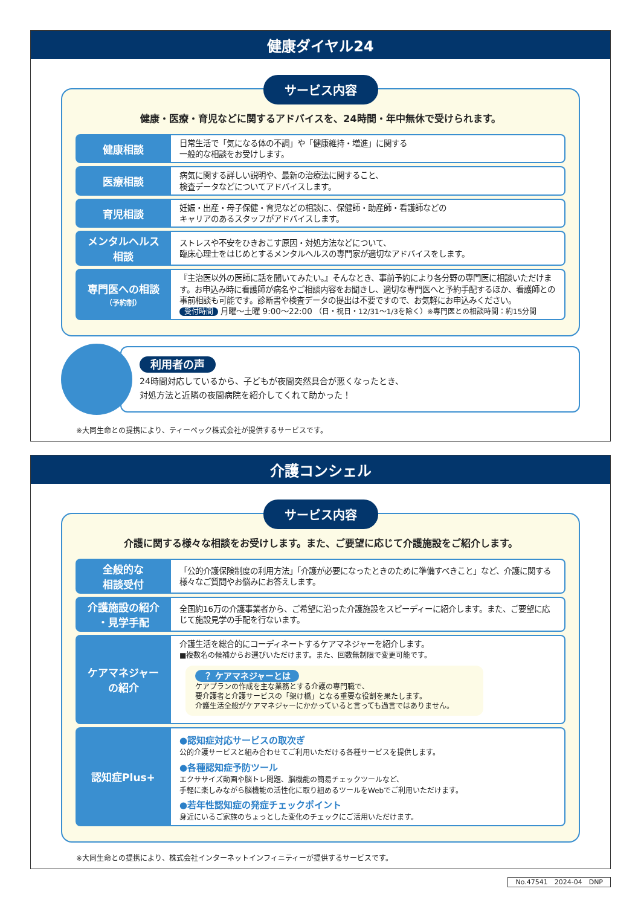健康ダイヤル24
サービス内容
健康・医療・育児などに関するアドバイスを、24時間・年中無休で受けられます。
| 健康相談 | 日常生活で「気になる体の不調」や「健康維持・増進」に関する 一般的な相談をお受けします。 |
| 医療相談 | 病気に関する詳しい説明や、最新の治療法に関すること、 検査データなどについてアドバイスします。 |
| 育児相談 | 妊娠・出産・母子保健・育児などの相談に、保健師・助産師・看護師などの キャリアのあるスタッフがアドバイスします。 |
| メンタルヘルス 相談 | ストレスや不安をひきおこす原因・対処方法などについて、 臨床心理士をはじめとするメンタルヘルスの専門家が適切なアドバイスをします。 |
| 専門医への相談 （予約制） | 『主治医以外の医師に話を聞いてみたい。』そんなとき、事前予約により各分野の専門医に相談いただけます。お申込み時に看護師が病名やご相談内容をお聞きし、適切な専門医へと予約手配するほか、看護師との事前相談も可能です。診断書や検査データの提出は不要ですので、お気軽にお申込みください。 受付時間 月曜〜土曜 9:00〜22:00 （日・祝日・12/31〜1/3を除く）※専門医との相談時間：約15分間 |
利用者の声
24時間対応しているから、子どもが夜間突然具合が悪くなったとき、
対処方法と近隣の夜間病院を紹介してくれて助かった！
※大同生命との提携により、ティーペック株式会社が提供するサービスです。
介護コンシェル
サービス内容
介護に関する様々な相談をお受けします。また、ご要望に応じて介護施設をご紹介します。
| 全般的な 相談受付 | 「公的介護保険制度の利用方法」「介護が必要になったときのために準備すべきこと」など、介護に関する様々なご質問やお悩みにお答えします。 |
| 介護施設の紹介 ・見学手配 | 全国約16万の介護事業者から、ご希望に沿った介護施設をスピーディーに紹介します。また、ご要望に応じて施設見学の手配を行ないます。 |
| ケアマネジャー の紹介 | 介護生活を総合的にコーディネートするケアマネジャーを紹介します。 ■複数名の候補からお選びいただけます。また、回数無制限で変更可能です。 ？ ケアマネジャーとは ケアプランの作成を主な業務とする介護の専門職で、 要介護者と介護サービスの「架け橋」となる重要な役割を果たします。 介護生活全般がケアマネジャーにかかっていると言っても過言ではありません。 |
| 認知症Plus+ | ●認知症対応サービスの取次ぎ 公的介護サービスと組み合わせてご利用いただける各種サービスを提供します。 ●各種認知症予防ツール エクササイズ動画や脳トレ問題、脳機能の簡易チェックツールなど、 手軽に楽しみながら脳機能の活性化に取り組めるツールをWebでご利用いただけます。 ●若年性認知症の発症チェックポイント 身近にいるご家族のちょっとした変化のチェックにご活用いただけます。 |
※大同生命との提携により、株式会社インターネットインフィニティーが提供するサービスです。
No.47541　2024-04　DNP